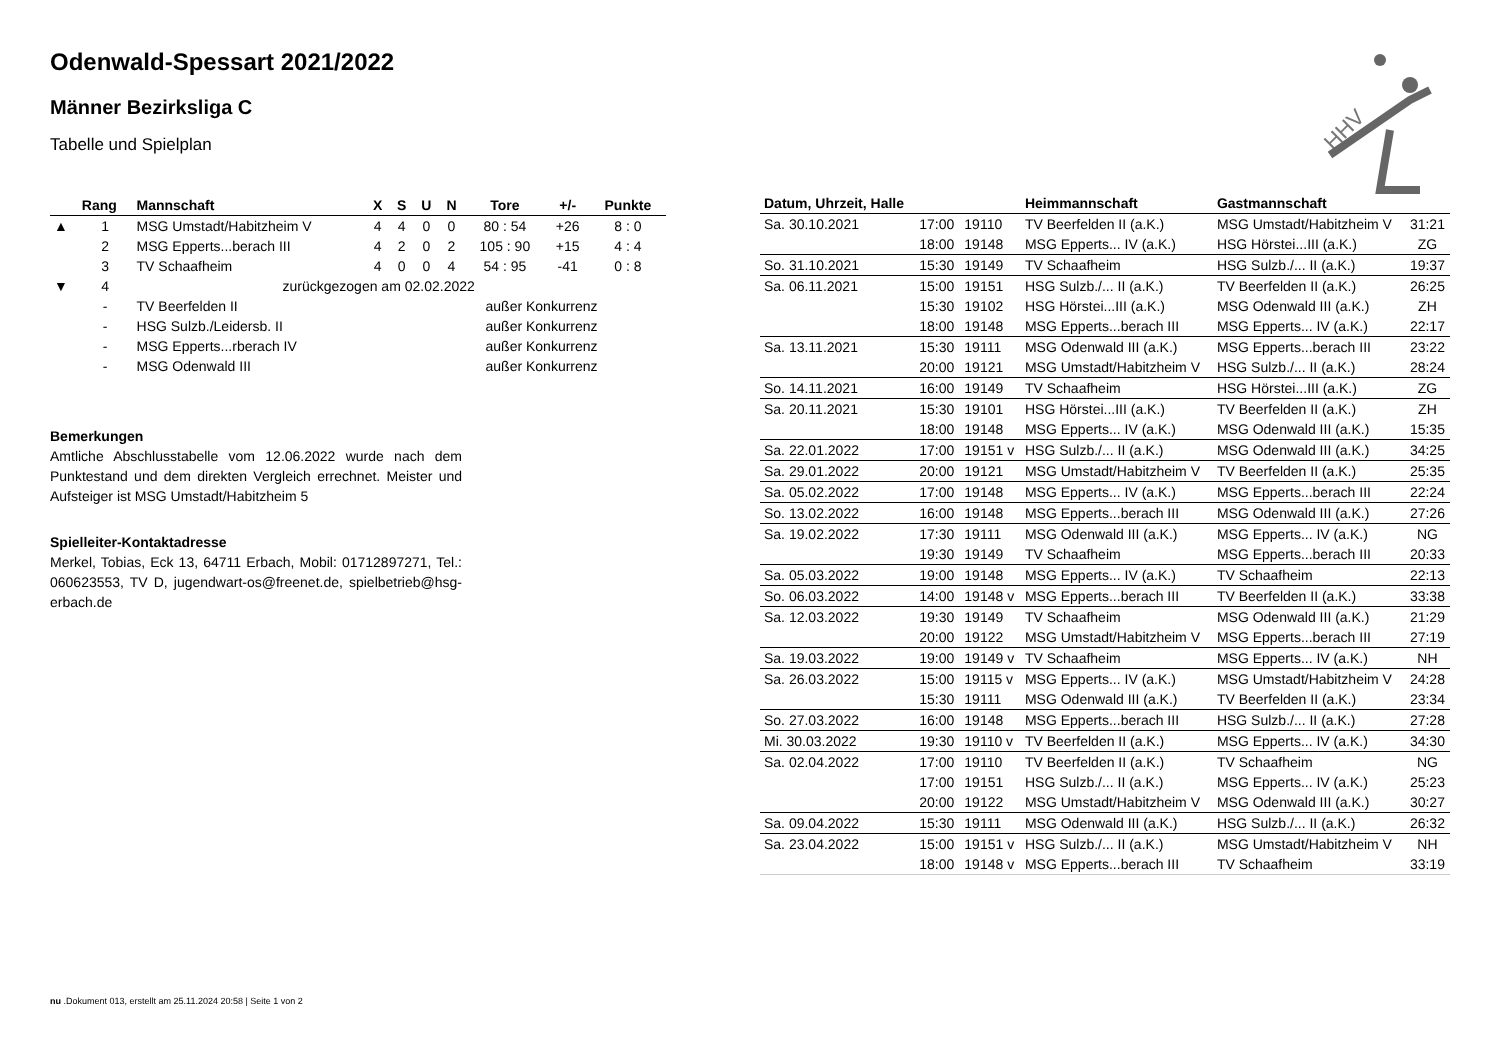HHV
Odenwald-Spessart 2021/2022
Männer Bezirksliga C
Tabelle und Spielplan
| | Rang | Mannschaft | X | S | U | N | Tore | +/- | Punkte |
| --- | --- | --- | --- | --- | --- | --- | --- | --- | --- |
| ▲ | 1 | MSG Umstadt/Habitzheim V | 4 | 4 | 0 | 0 | 80 : 54 | +26 | 8 : 0 |
| | 2 | MSG Epperts...berach III | 4 | 2 | 0 | 2 | 105 : 90 | +15 | 4 : 4 |
| | 3 | TV Schaafheim | 4 | 0 | 0 | 4 | 54 : 95 | -41 | 0 : 8 |
| ▼ | 4 | zurückgezogen am 02.02.2022 | | | | | | | |
| | - | TV Beerfelden II | außer Konkurrenz | | | | | | |
| | - | HSG Sulzb./Leidersb. II | außer Konkurrenz | | | | | | |
| | - | MSG Epperts...rberach IV | außer Konkurrenz | | | | | | |
| | - | MSG Odenwald III | außer Konkurrenz | | | | | | |
Bemerkungen
Amtliche Abschlusstabelle vom 12.06.2022 wurde nach dem Punktestand und dem direkten Vergleich errechnet. Meister und Aufsteiger ist MSG Umstadt/Habitzheim 5
Spielleiter-Kontaktadresse
Merkel, Tobias, Eck 13, 64711 Erbach, Mobil: 01712897271, Tel.: 060623553, TV D, jugendwart-os@freenet.de, spielbetrieb@hsg-erbach.de
| Datum, Uhrzeit, Halle | | | Heimmannschaft | Gastmannschaft | |
| --- | --- | --- | --- | --- | --- |
| Sa. 30.10.2021 | 17:00 | 19110 | TV Beerfelden II (a.K.) | MSG Umstadt/Habitzheim V | 31:21 |
| | 18:00 | 19148 | MSG Epperts... IV (a.K.) | HSG Hörstei...III (a.K.) | ZG |
| So. 31.10.2021 | 15:30 | 19149 | TV Schaafheim | HSG Sulzb./... II (a.K.) | 19:37 |
| Sa. 06.11.2021 | 15:00 | 19151 | HSG Sulzb./... II (a.K.) | TV Beerfelden II (a.K.) | 26:25 |
| | 15:30 | 19102 | HSG Hörstei...III (a.K.) | MSG Odenwald III (a.K.) | ZH |
| | 18:00 | 19148 | MSG Epperts...berach III | MSG Epperts... IV (a.K.) | 22:17 |
| Sa. 13.11.2021 | 15:30 | 19111 | MSG Odenwald III (a.K.) | MSG Epperts...berach III | 23:22 |
| | 20:00 | 19121 | MSG Umstadt/Habitzheim V | HSG Sulzb./... II (a.K.) | 28:24 |
| So. 14.11.2021 | 16:00 | 19149 | TV Schaafheim | HSG Hörstei...III (a.K.) | ZG |
| Sa. 20.11.2021 | 15:30 | 19101 | HSG Hörstei...III (a.K.) | TV Beerfelden II (a.K.) | ZH |
| | 18:00 | 19148 | MSG Epperts... IV (a.K.) | MSG Odenwald III (a.K.) | 15:35 |
| Sa. 22.01.2022 | 17:00 | 19151 v | HSG Sulzb./... II (a.K.) | MSG Odenwald III (a.K.) | 34:25 |
| Sa. 29.01.2022 | 20:00 | 19121 | MSG Umstadt/Habitzheim V | TV Beerfelden II (a.K.) | 25:35 |
| Sa. 05.02.2022 | 17:00 | 19148 | MSG Epperts... IV (a.K.) | MSG Epperts...berach III | 22:24 |
| So. 13.02.2022 | 16:00 | 19148 | MSG Epperts...berach III | MSG Odenwald III (a.K.) | 27:26 |
| Sa. 19.02.2022 | 17:30 | 19111 | MSG Odenwald III (a.K.) | MSG Epperts... IV (a.K.) | NG |
| | 19:30 | 19149 | TV Schaafheim | MSG Epperts...berach III | 20:33 |
| Sa. 05.03.2022 | 19:00 | 19148 | MSG Epperts... IV (a.K.) | TV Schaafheim | 22:13 |
| So. 06.03.2022 | 14:00 | 19148 v | MSG Epperts...berach III | TV Beerfelden II (a.K.) | 33:38 |
| Sa. 12.03.2022 | 19:30 | 19149 | TV Schaafheim | MSG Odenwald III (a.K.) | 21:29 |
| | 20:00 | 19122 | MSG Umstadt/Habitzheim V | MSG Epperts...berach III | 27:19 |
| Sa. 19.03.2022 | 19:00 | 19149 v | TV Schaafheim | MSG Epperts... IV (a.K.) | NH |
| Sa. 26.03.2022 | 15:00 | 19115 v | MSG Epperts... IV (a.K.) | MSG Umstadt/Habitzheim V | 24:28 |
| | 15:30 | 19111 | MSG Odenwald III (a.K.) | TV Beerfelden II (a.K.) | 23:34 |
| So. 27.03.2022 | 16:00 | 19148 | MSG Epperts...berach III | HSG Sulzb./... II (a.K.) | 27:28 |
| Mi. 30.03.2022 | 19:30 | 19110 v | TV Beerfelden II (a.K.) | MSG Epperts... IV (a.K.) | 34:30 |
| Sa. 02.04.2022 | 17:00 | 19110 | TV Beerfelden II (a.K.) | TV Schaafheim | NG |
| | 17:00 | 19151 | HSG Sulzb./... II (a.K.) | MSG Epperts... IV (a.K.) | 25:23 |
| | 20:00 | 19122 | MSG Umstadt/Habitzheim V | MSG Odenwald III (a.K.) | 30:27 |
| Sa. 09.04.2022 | 15:30 | 19111 | MSG Odenwald III (a.K.) | HSG Sulzb./... II (a.K.) | 26:32 |
| Sa. 23.04.2022 | 15:00 | 19151 v | HSG Sulzb./... II (a.K.) | MSG Umstadt/Habitzheim V | NH |
| | 18:00 | 19148 v | MSG Epperts...berach III | TV Schaafheim | 33:19 |
nu .Dokument 013, erstellt am 25.11.2024 20:58 | Seite 1 von 2